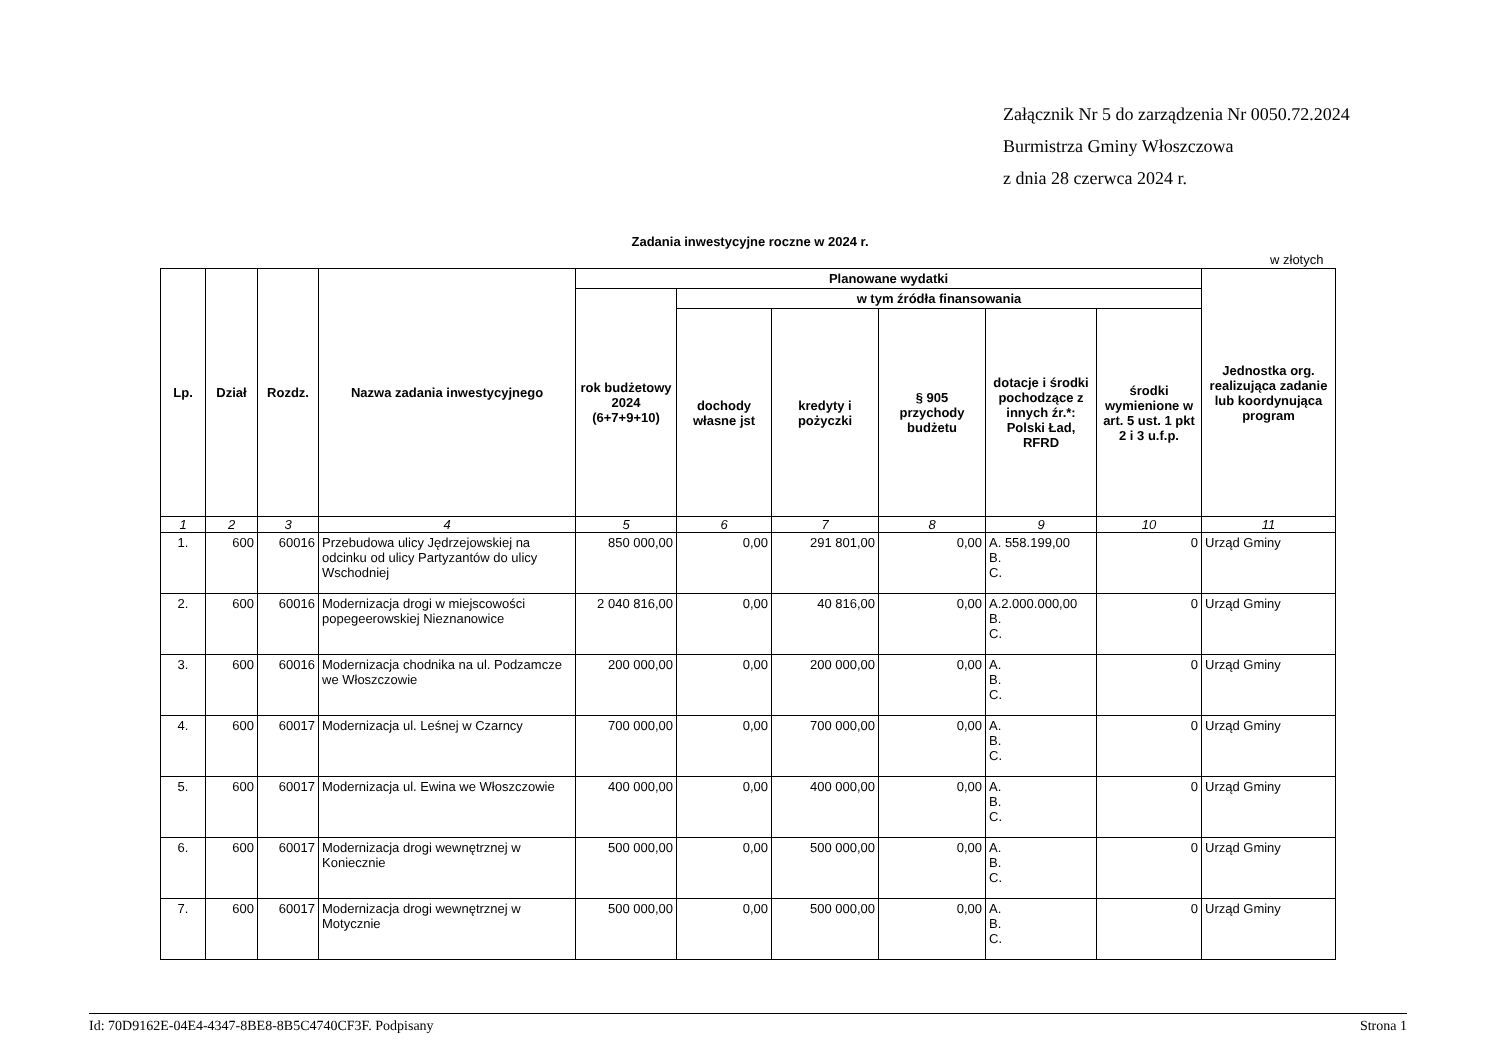Załącznik Nr 5 do zarządzenia Nr 0050.72.2024
Burmistrza Gminy Włoszczowa
z dnia 28 czerwca 2024 r.
Zadania inwestycyjne roczne w 2024 r.
w złotych
| Lp. | Dział | Rozdz. | Nazwa zadania inwestycyjnego | Planowane wydatki | | | | | | Jednostka org. realizująca zadanie lub koordynująca program |
| --- | --- | --- | --- | --- | --- | --- | --- | --- | --- | --- |
| | | | | rok budżetowy 2024 (6+7+9+10) | w tym źródła finansowania | | | | | |
| | | | | | dochody własne jst | kredyty i pożyczki | § 905 przychody budżetu | dotacje i środki pochodzące z innych źr.*: Polski Ład, RFRD | środki wymienione w art. 5 ust. 1 pkt 2 i 3 u.f.p. | |
| 1 | 2 | 3 | 4 | 5 | 6 | 7 | 8 | 9 | 10 | 11 |
| 1. | 600 | 60016 | Przebudowa ulicy Jędrzejowskiej na odcinku od ulicy Partyzantów do ulicy Wschodniej | 850 000,00 | 0,00 | 291 801,00 | 0,00 | A. 558.199,00 B. C. | 0 | Urząd Gminy |
| 2. | 600 | 60016 | Modernizacja drogi w miejscowości popegeerowskiej Nieznanowice | 2 040 816,00 | 0,00 | 40 816,00 | 0,00 | A.2.000.000,00 B. C. | 0 | Urząd Gminy |
| 3. | 600 | 60016 | Modernizacja chodnika na ul. Podzamcze we Włoszczowie | 200 000,00 | 0,00 | 200 000,00 | 0,00 | A. B. C. | 0 | Urząd Gminy |
| 4. | 600 | 60017 | Modernizacja ul. Leśnej w Czarncy | 700 000,00 | 0,00 | 700 000,00 | 0,00 | A. B. C. | 0 | Urząd Gminy |
| 5. | 600 | 60017 | Modernizacja ul. Ewina we Włoszczowie | 400 000,00 | 0,00 | 400 000,00 | 0,00 | A. B. C. | 0 | Urząd Gminy |
| 6. | 600 | 60017 | Modernizacja drogi wewnętrznej w Koniecznie | 500 000,00 | 0,00 | 500 000,00 | 0,00 | A. B. C. | 0 | Urząd Gminy |
| 7. | 600 | 60017 | Modernizacja drogi wewnętrznej w Motycznie | 500 000,00 | 0,00 | 500 000,00 | 0,00 | A. B. C. | 0 | Urząd Gminy |
Id: 70D9162E-04E4-4347-8BE8-8B5C4740CF3F. Podpisany Strona 1